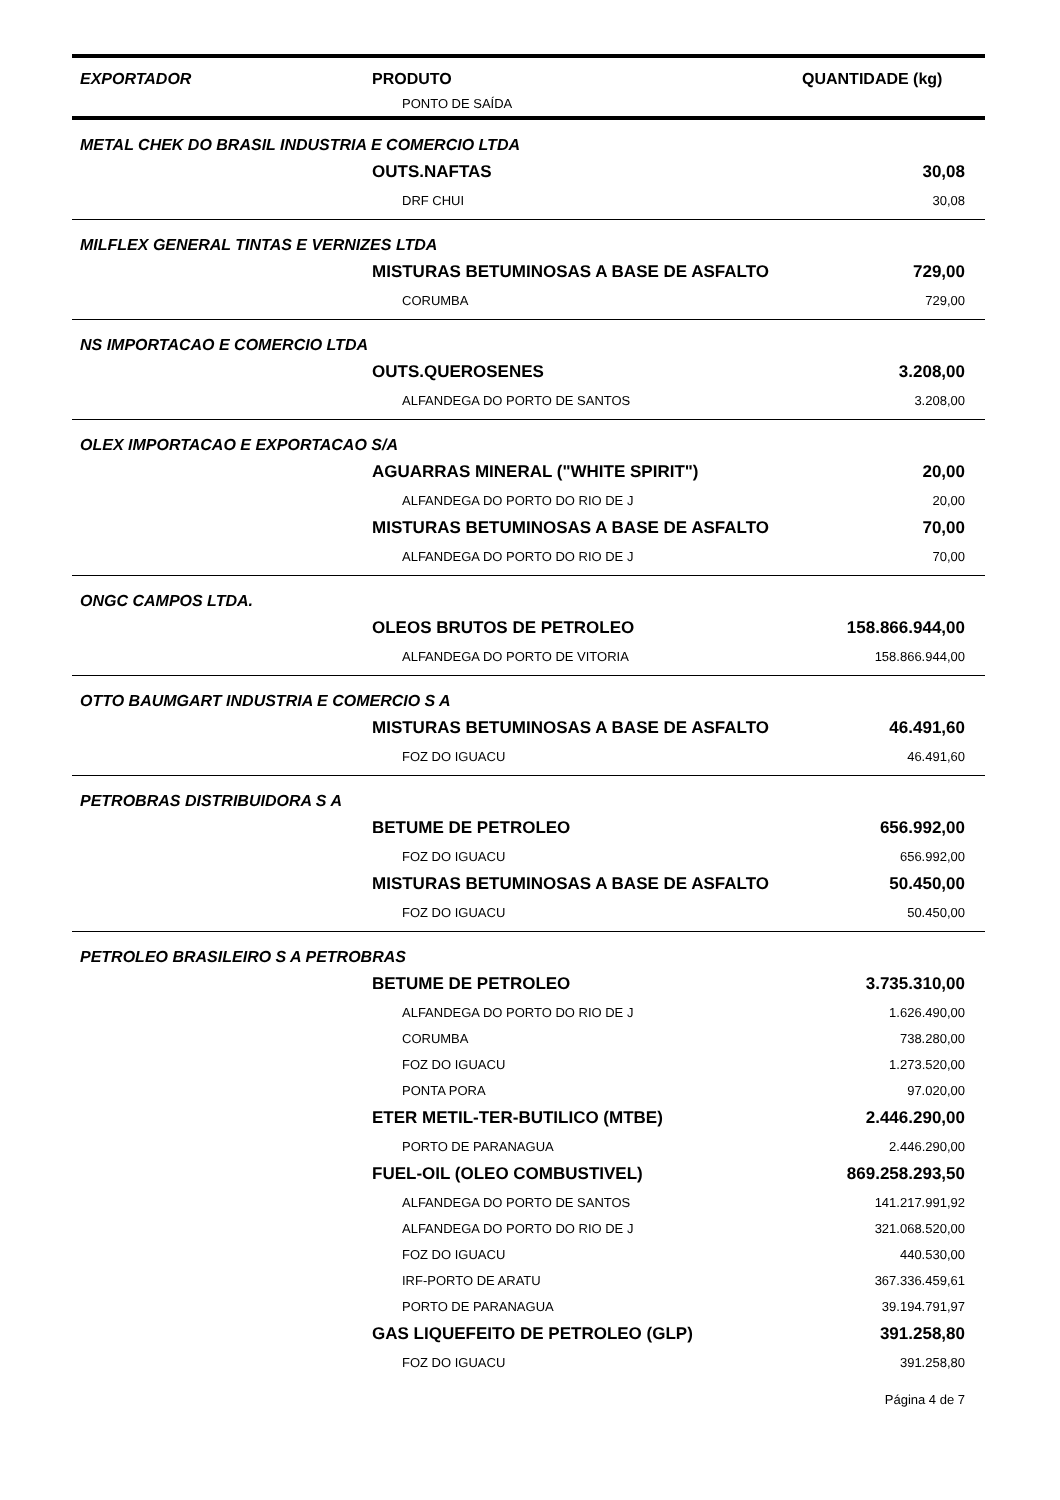| EXPORTADOR | PRODUTO | QUANTIDADE (kg) |
| --- | --- | --- |
| | PONTO DE SAÍDA | |
| METAL CHEK DO BRASIL INDUSTRIA E COMERCIO LTDA | | |
| | OUTS.NAFTAS | 30,08 |
| | DRF CHUI | 30,08 |
| MILFLEX GENERAL TINTAS E VERNIZES LTDA | | |
| | MISTURAS BETUMINOSAS A BASE DE ASFALTO | 729,00 |
| | CORUMBA | 729,00 |
| NS IMPORTACAO E COMERCIO LTDA | | |
| | OUTS.QUEROSENES | 3.208,00 |
| | ALFANDEGA DO PORTO DE SANTOS | 3.208,00 |
| OLEX IMPORTACAO E EXPORTACAO S/A | | |
| | AGUARRAS MINERAL ("WHITE SPIRIT") | 20,00 |
| | ALFANDEGA DO PORTO DO RIO DE J | 20,00 |
| | MISTURAS BETUMINOSAS A BASE DE ASFALTO | 70,00 |
| | ALFANDEGA DO PORTO DO RIO DE J | 70,00 |
| ONGC CAMPOS LTDA. | | |
| | OLEOS BRUTOS DE PETROLEO | 158.866.944,00 |
| | ALFANDEGA DO PORTO DE VITORIA | 158.866.944,00 |
| OTTO BAUMGART INDUSTRIA E COMERCIO S A | | |
| | MISTURAS BETUMINOSAS A BASE DE ASFALTO | 46.491,60 |
| | FOZ DO IGUACU | 46.491,60 |
| PETROBRAS DISTRIBUIDORA S A | | |
| | BETUME DE PETROLEO | 656.992,00 |
| | FOZ DO IGUACU | 656.992,00 |
| | MISTURAS BETUMINOSAS A BASE DE ASFALTO | 50.450,00 |
| | FOZ DO IGUACU | 50.450,00 |
| PETROLEO BRASILEIRO S A PETROBRAS | | |
| | BETUME DE PETROLEO | 3.735.310,00 |
| | ALFANDEGA DO PORTO DO RIO DE J | 1.626.490,00 |
| | CORUMBA | 738.280,00 |
| | FOZ DO IGUACU | 1.273.520,00 |
| | PONTA PORA | 97.020,00 |
| | ETER METIL-TER-BUTILICO (MTBE) | 2.446.290,00 |
| | PORTO DE PARANAGUA | 2.446.290,00 |
| | FUEL-OIL (OLEO COMBUSTIVEL) | 869.258.293,50 |
| | ALFANDEGA DO PORTO DE SANTOS | 141.217.991,92 |
| | ALFANDEGA DO PORTO DO RIO DE J | 321.068.520,00 |
| | FOZ DO IGUACU | 440.530,00 |
| | IRF-PORTO DE ARATU | 367.336.459,61 |
| | PORTO DE PARANAGUA | 39.194.791,97 |
| | GAS LIQUEFEITO DE PETROLEO (GLP) | 391.258,80 |
| | FOZ DO IGUACU | 391.258,80 |
| | | Página 4 de 7 |